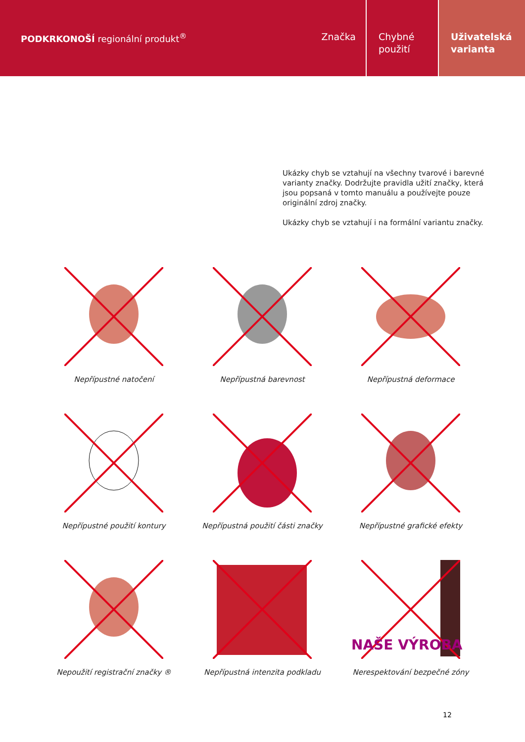PODKRKONOŠÍ regionální produkt<sup>®</sup>
Značka Chybné
použití
Uživatelská
varianta
Ukázky chyb se vztahují na všechny tvarové i barevné varianty značky. Dodržujte pravidla užití značky, která jsou popsaná v tomto manuálu a používejte pouze originální zdroj značky.
Ukázky chyb se vztahují i na formální variantu značky.
Nepřípustné natočení
Nepřípustná barevnost
Nepřípustná deformace
Nepřípustné použití kontury
Nepřípustná použití části značky
Nepřípustné grafické efekty
Nepoužití registrační značky ®
Nepřípustná intenzita podkladu
NAŠE VÝROBA
Nerespektování bezpečné zóny
12